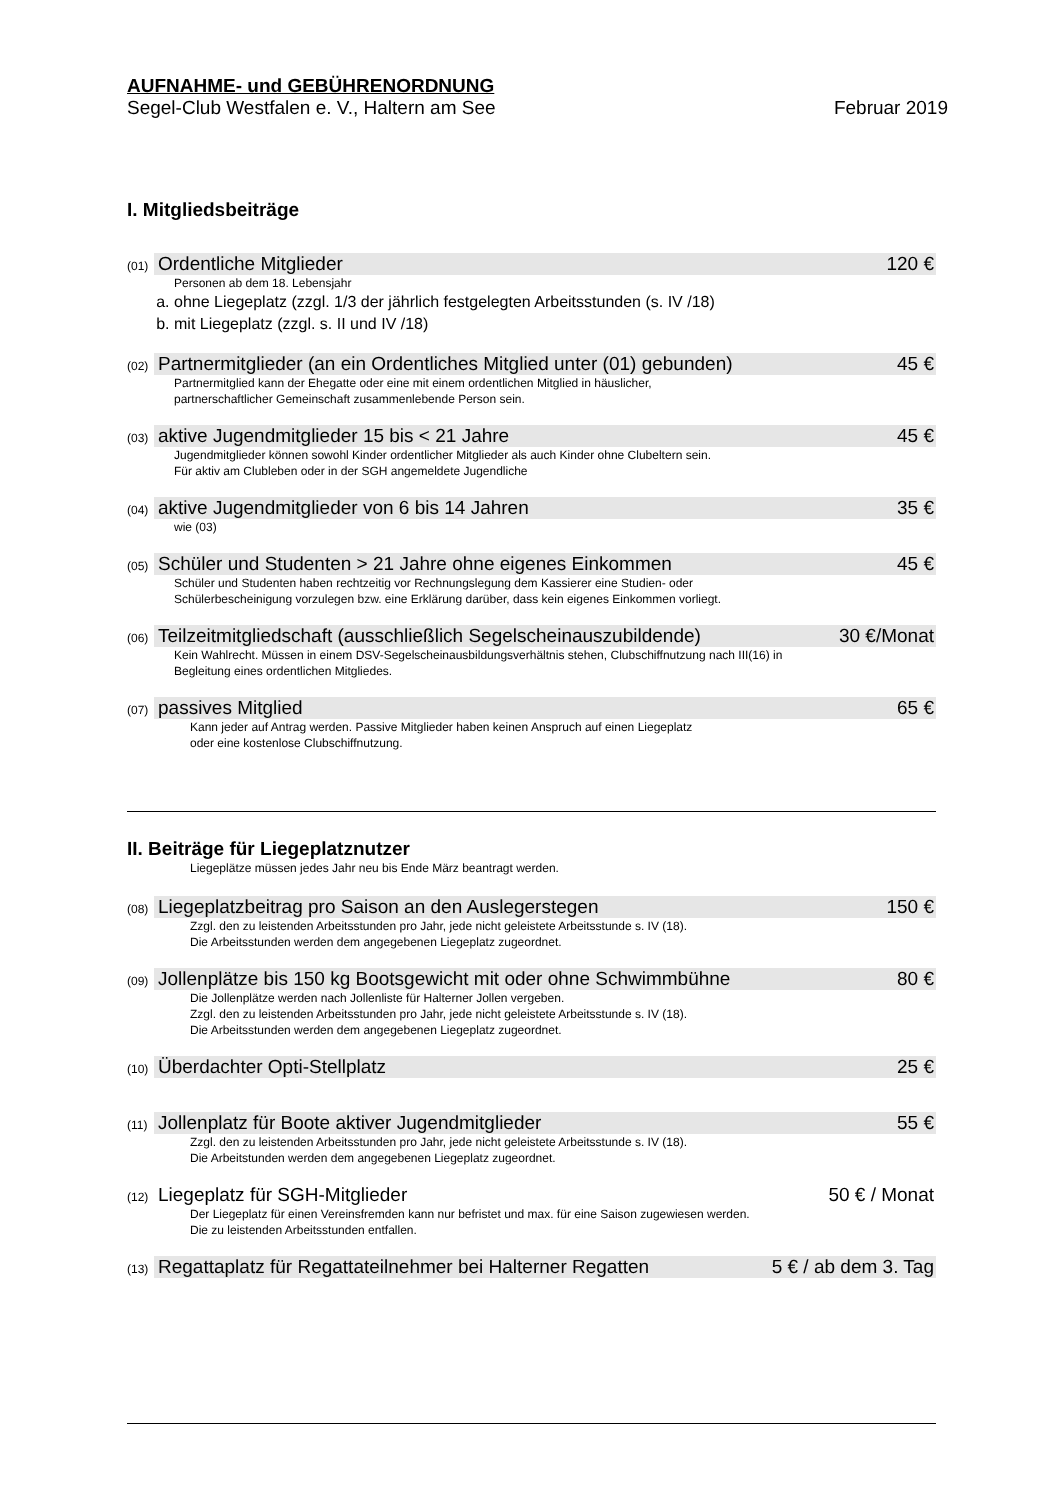AUFNAHME- und GEBÜHRENORDNUNG
Segel-Club Westfalen e. V., Haltern am See Februar 2019
I. Mitgliedsbeiträge
(01)
Ordentliche Mitglieder 120 €
Personen ab dem 18. Lebensjahr
a. ohne Liegeplatz (zzgl. 1/3 der jährlich festgelegten Arbeitsstunden (s. IV /18)
b. mit Liegeplatz (zzgl. s. II und IV /18)
(02)
Partnermitglieder (an ein Ordentliches Mitglied unter (01) gebunden) 45 €
Partnermitglied kann der Ehegatte oder eine mit einem ordentlichen Mitglied in häuslicher,
partnerschaftlicher Gemeinschaft zusammenlebende Person sein.
(03)
aktive Jugendmitglieder 15 bis < 21 Jahre 45 €
Jugendmitglieder können sowohl Kinder ordentlicher Mitglieder als auch Kinder ohne Clubeltern sein.
Für aktiv am Clubleben oder in der SGH angemeldete Jugendliche
(04)
aktive Jugendmitglieder von 6 bis 14 Jahren 35 €
wie (03)
(05)
Schüler und Studenten > 21 Jahre ohne eigenes Einkommen 45 €
Schüler und Studenten haben rechtzeitig vor Rechnungslegung dem Kassierer eine Studien- oder
Schülerbescheinigung vorzulegen bzw. eine Erklärung darüber, dass kein eigenes Einkommen vorliegt.
(06)
Teilzeitmitgliedschaft (ausschließlich Segelscheinauszubildende) 30 €/Monat
Kein Wahlrecht. Müssen in einem DSV-Segelscheinausbildungsverhältnis stehen, Clubschiffnutzung nach III(16) in
Begleitung eines ordentlichen Mitgliedes.
(07)
passives Mitglied 65 €
Kann jeder auf Antrag werden. Passive Mitglieder haben keinen Anspruch auf einen Liegeplatz
oder eine kostenlose Clubschiffnutzung.
II. Beiträge für Liegeplatznutzer
Liegeplätze müssen jedes Jahr neu bis Ende März beantragt werden.
(08)
Liegeplatzbeitrag pro Saison an den Auslegerstegen 150 €
Zzgl. den zu leistenden Arbeitsstunden pro Jahr, jede nicht geleistete Arbeitsstunde s. IV (18).
Die Arbeitsstunden werden dem angegebenen Liegeplatz zugeordnet.
(09)
Jollenplätze bis 150 kg Bootsgewicht mit oder ohne Schwimmbühne 80 €
Die Jollenplätze werden nach Jollenliste für Halterner Jollen vergeben.
Zzgl. den zu leistenden Arbeitsstunden pro Jahr, jede nicht geleistete Arbeitsstunde s. IV (18).
Die Arbeitsstunden werden dem angegebenen Liegeplatz zugeordnet.
(10)
Überdachter Opti-Stellplatz 25 €
(11)
Jollenplatz für Boote aktiver Jugendmitglieder 55 €
Zzgl. den zu leistenden Arbeitsstunden pro Jahr, jede nicht geleistete Arbeitsstunde s. IV (18).
Die Arbeitstunden werden dem angegebenen Liegeplatz zugeordnet.
(12)
Liegeplatz für SGH-Mitglieder 50 € / Monat
Der Liegeplatz für einen Vereinsfremden kann nur befristet und max. für eine Saison zugewiesen werden.
Die zu leistenden Arbeitsstunden entfallen.
(13)
Regattaplatz für Regattateilnehmer bei Halterner Regatten 5 € / ab dem 3. Tag